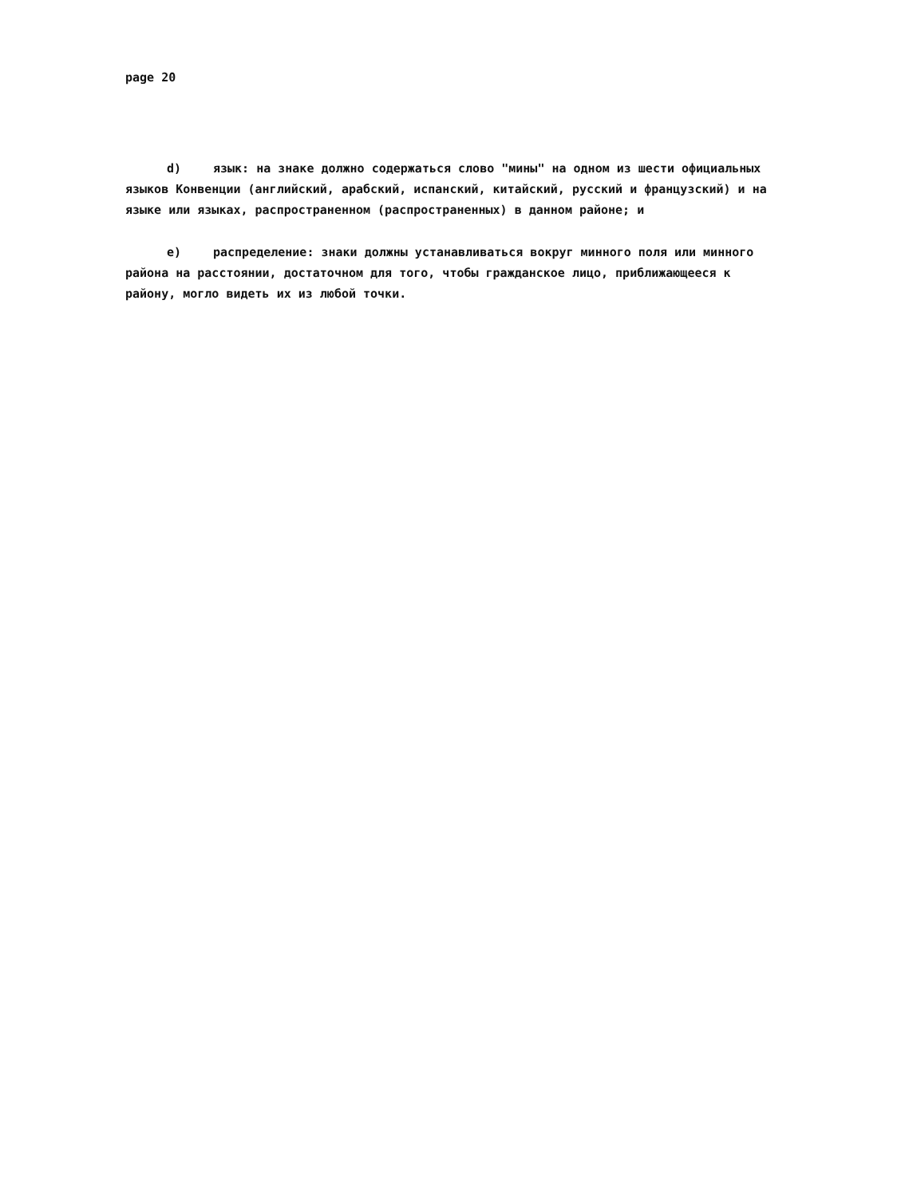page 20
d) язык: на знаке должно содержаться слово "мины" на одном из шести официальных языков Конвенции (английский, арабский, испанский, китайский, русский и французский) и на языке или языках, распространенном (распространенных) в данном районе; и
e) распределение: знаки должны устанавливаться вокруг минного поля или минного района на расстоянии, достаточном для того, чтобы гражданское лицо, приближающееся к району, могло видеть их из любой точки.